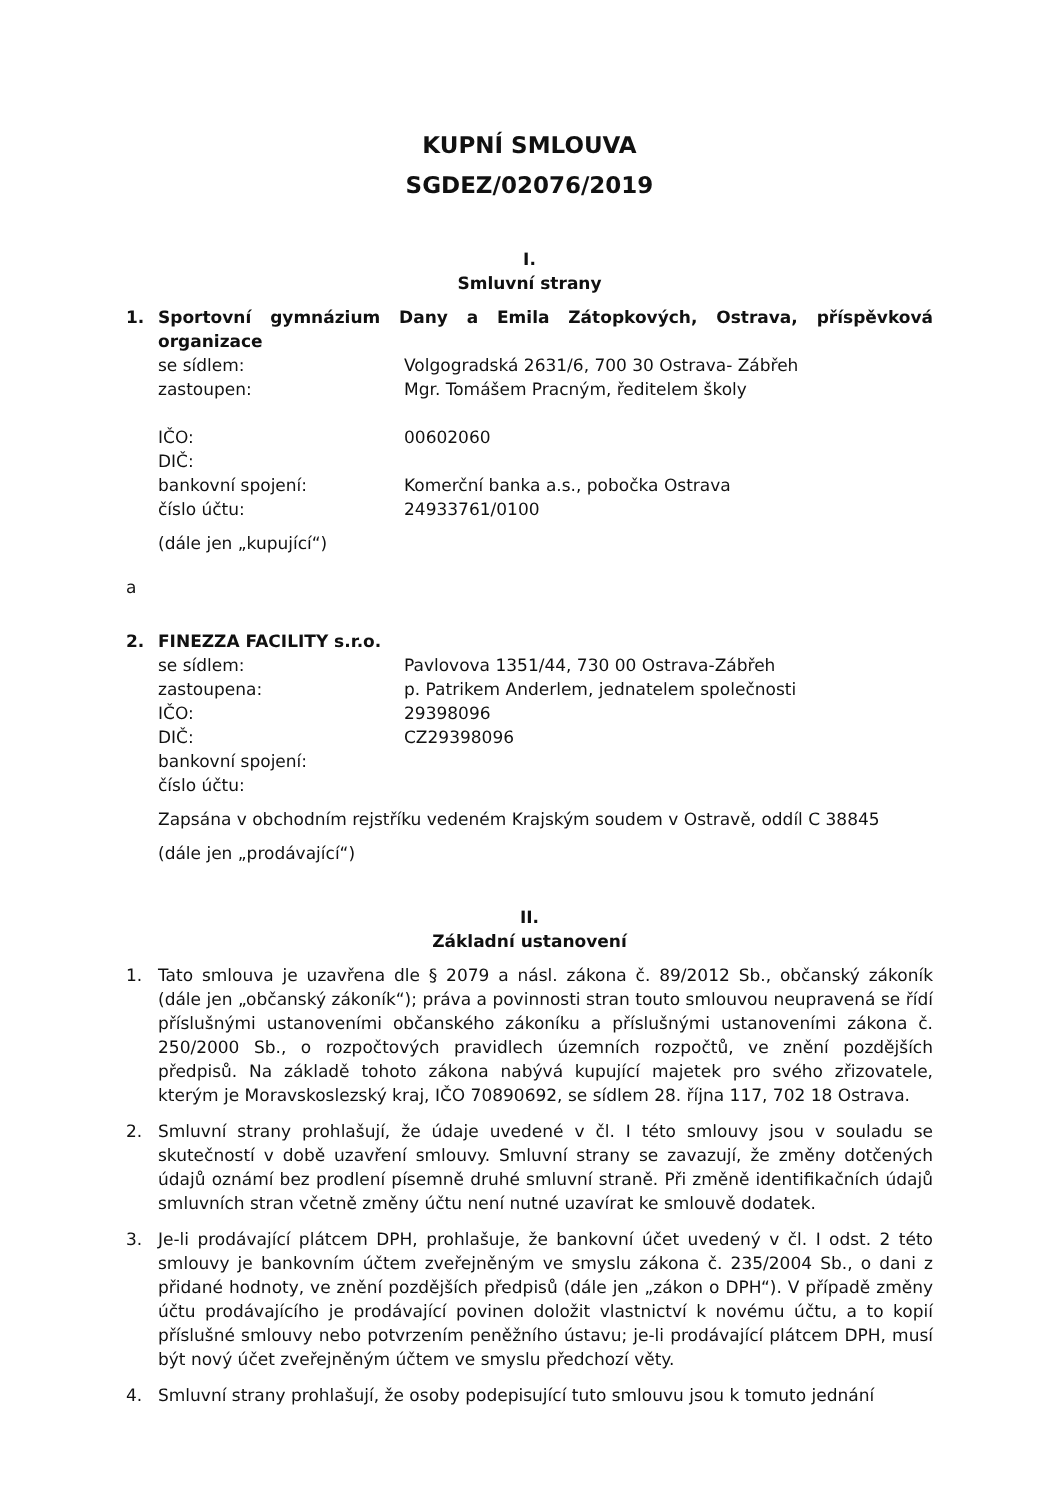KUPNÍ SMLOUVA
SGDEZ/02076/2019
I.
Smluvní strany
1. Sportovní gymnázium Dany a Emila Zátopkových, Ostrava, příspěvková organizace
se sídlem: Volgogradská 2631/6, 700 30 Ostrava- Zábřeh
zastoupen: Mgr. Tomášem Pracným, ředitelem školy
IČO: 00602060
DIČ:
bankovní spojení: Komerční banka a.s., pobočka Ostrava
číslo účtu: 24933761/0100
(dále jen „kupující“)
a
2. FINEZZA FACILITY s.r.o.
se sídlem: Pavlovova 1351/44, 730 00 Ostrava-Zábřeh
zastoupena: p. Patrikem Anderlem, jednatelem společnosti
IČO: 29398096
DIČ: CZ29398096
bankovní spojení:
číslo účtu:
Zapsána v obchodním rejstříku vedeném Krajským soudem v Ostravě, oddíl C 38845
(dále jen „prodávající“)
II.
Základní ustanovení
1. Tato smlouva je uzavřena dle § 2079 a násl. zákona č. 89/2012 Sb., občanský zákoník (dále jen „občanský zákoník“); práva a povinnosti stran touto smlouvou neupravená se řídí příslušnými ustanoveními občanského zákoníku a příslušnými ustanoveními zákona č. 250/2000 Sb., o rozpočtových pravidlech územních rozpočtů, ve znění pozdějších předpisů. Na základě tohoto zákona nabývá kupující majetek pro svého zřizovatele, kterým je Moravskoslezský kraj, IČO 70890692, se sídlem 28. října 117, 702 18 Ostrava.
2. Smluvní strany prohlašují, že údaje uvedené v čl. I této smlouvy jsou v souladu se skutečností v době uzavření smlouvy. Smluvní strany se zavazují, že změny dotčených údajů oznámí bez prodlení písemně druhé smluvní straně. Při změně identifikačních údajů smluvních stran včetně změny účtu není nutné uzavírat ke smlouvě dodatek.
3. Je-li prodávající plátcem DPH, prohlašuje, že bankovní účet uvedený v čl. I odst. 2 této smlouvy je bankovním účtem zveřejněným ve smyslu zákona č. 235/2004 Sb., o dani z přidané hodnoty, ve znění pozdějších předpisů (dále jen „zákon o DPH“). V případě změny účtu prodávajícího je prodávající povinen doložit vlastnictví k novému účtu, a to kopií příslušné smlouvy nebo potvrzením peněžního ústavu; je-li prodávající plátcem DPH, musí být nový účet zveřejněným účtem ve smyslu předchozí věty.
4. Smluvní strany prohlašují, že osoby podepisující tuto smlouvu jsou k tomuto jednání